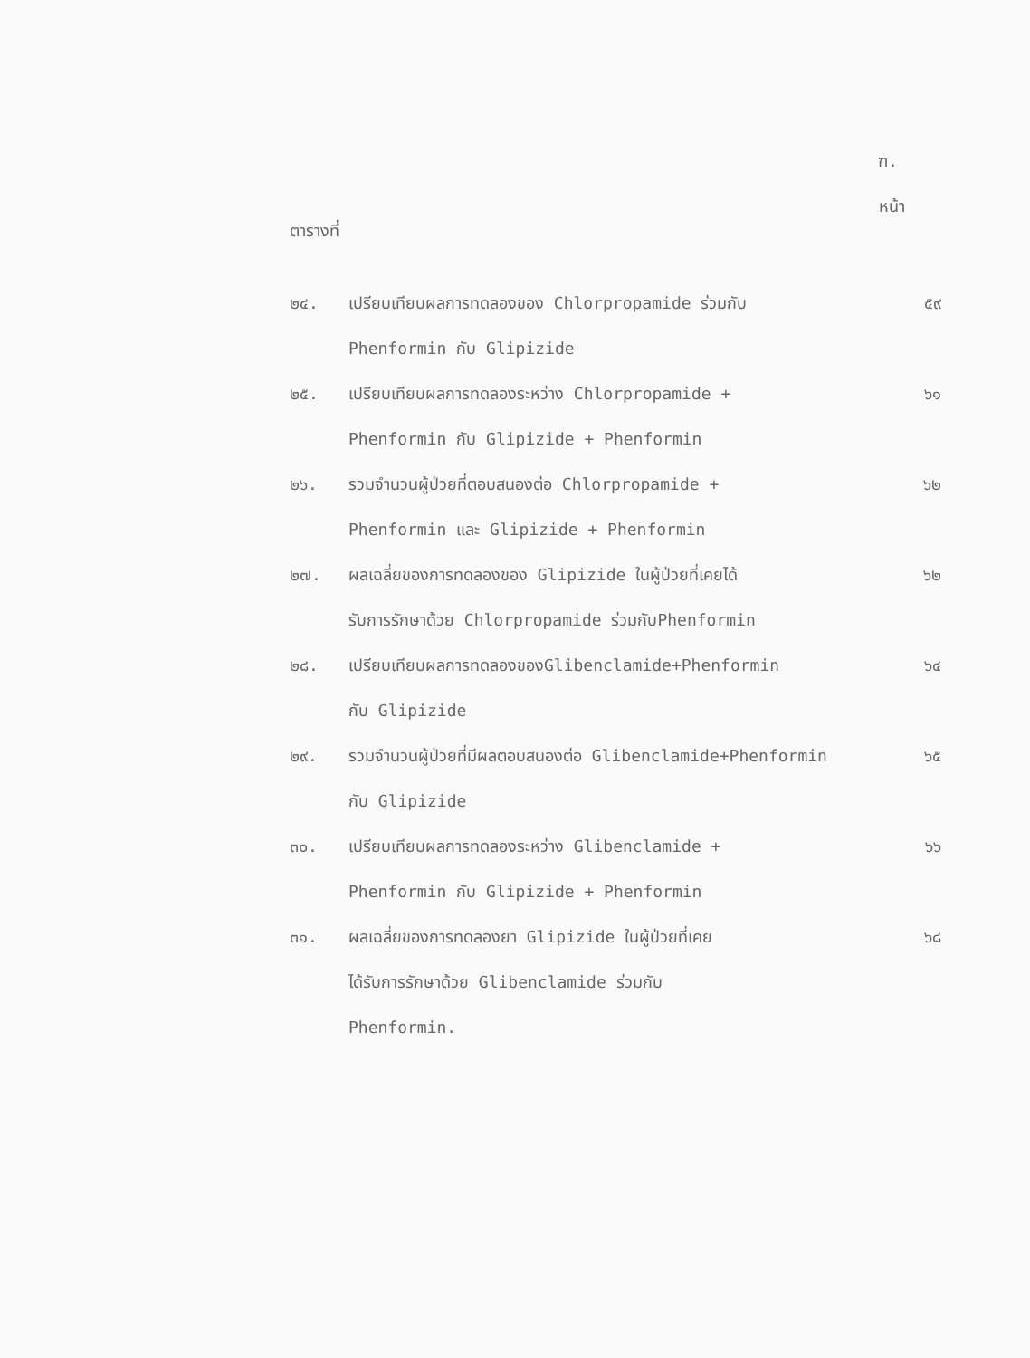ฑ.
หน้า
ตารางที่
| ๒๔. | เปรียบเทียบผลการทดลองของ Chlorpropamide ร่วมกับ Phenformin กับ Glipizide | ๕๙ |
| ๒๕. | เปรียบเทียบผลการทดลองระหว่าง Chlorpropamide + Phenformin กับ Glipizide + Phenformin | ๖๑ |
| ๒๖. | รวมจำนวนผู้ป่วยที่ตอบสนองต่อ Chlorpropamide + Phenformin และ Glipizide + Phenformin | ๖๒ |
| ๒๗. | ผลเฉลี่ยของการทดลองของ Glipizide ในผู้ป่วยที่เคยได้ รับการรักษาด้วย Chlorpropamide ร่วมกับPhenformin | ๖๒ |
| ๒๘. | เปรียบเทียบผลการทดลองของGlibenclamide+Phenformin กับ Glipizide | ๖๔ |
| ๒๙. | รวมจำนวนผู้ป่วยที่มีผลตอบสนองต่อ Glibenclamide+Phenformin กับ Glipizide | ๖๕ |
| ๓๐. | เปรียบเทียบผลการทดลองระหว่าง Glibenclamide + Phenformin กับ Glipizide + Phenformin | ๖๖ |
| ๓๑. | ผลเฉลี่ยของการทดลองยา Glipizide ในผู้ป่วยที่เคย ได้รับการรักษาด้วย Glibenclamide ร่วมกับ Phenformin. | ๖๘ |